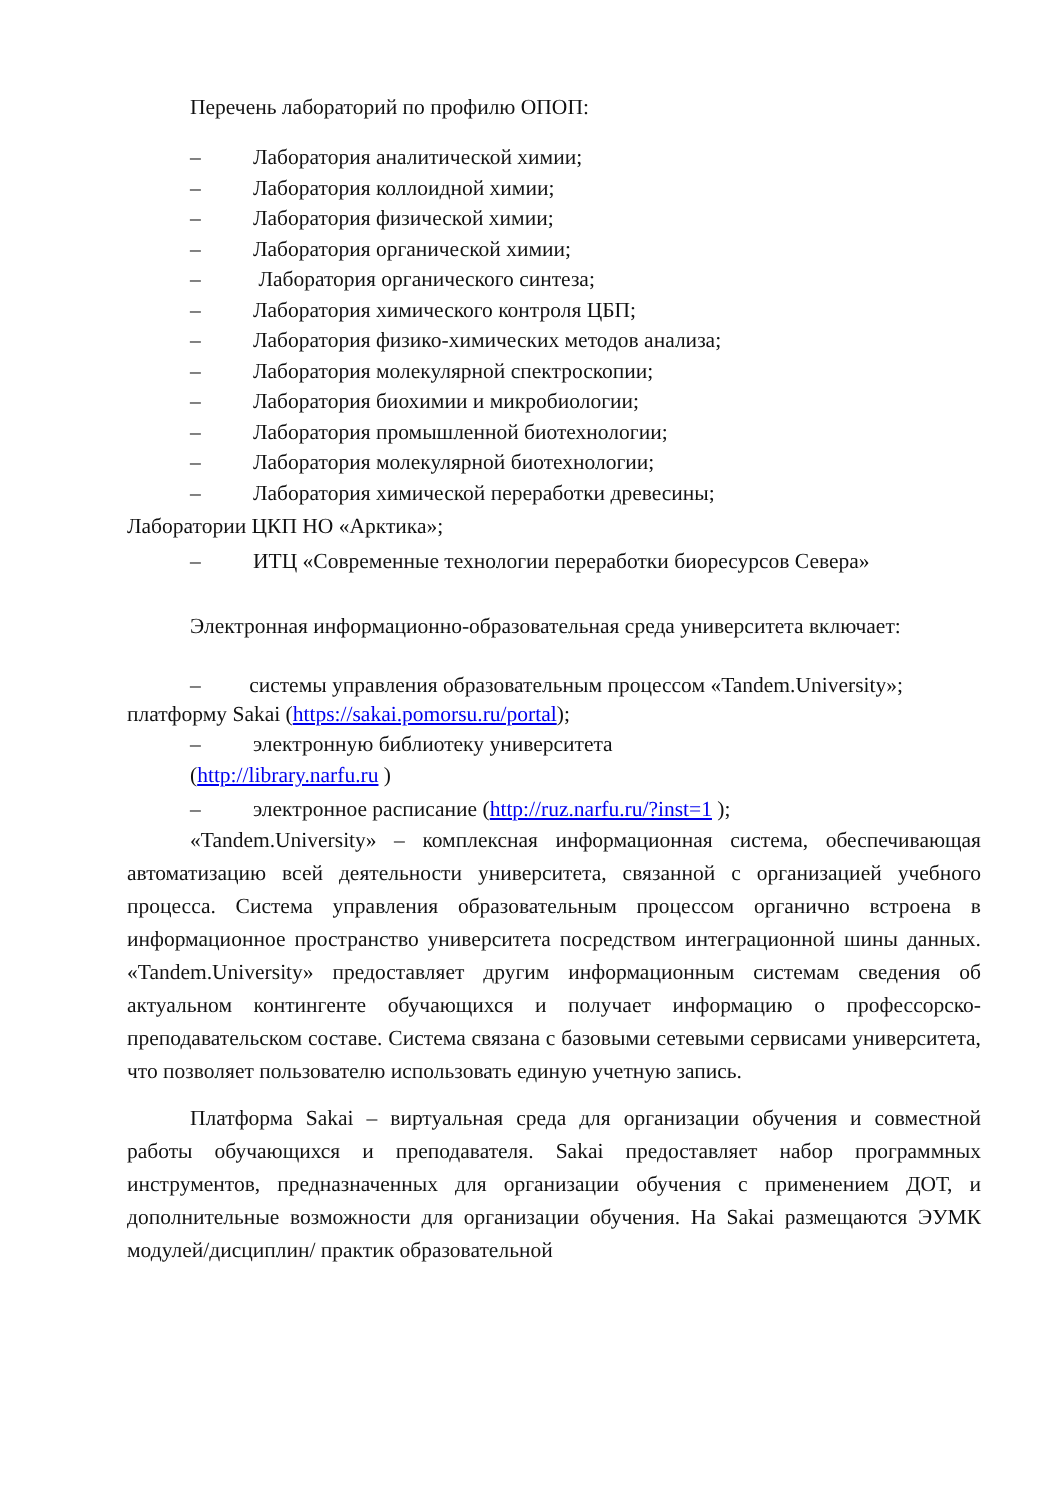Перечень лабораторий по профилю ОПОП:
– Лаборатория аналитической химии;
– Лаборатория коллоидной химии;
– Лаборатория физической химии;
– Лаборатория органической химии;
– Лаборатория органического синтеза;
– Лаборатория химического контроля ЦБП;
– Лаборатория физико-химических методов анализа;
– Лаборатория молекулярной спектроскопии;
– Лаборатория биохимии и микробиологии;
– Лаборатория промышленной биотехнологии;
– Лаборатория молекулярной биотехнологии;
– Лаборатория химической переработки древесины;
Лаборатории ЦКП НО «Арктика»;
– ИТЦ «Современные технологии переработки биоресурсов Севера»
Электронная информационно-образовательная среда университета включает:
– системы управления образовательным процессом «Tandem.University»;
платформу Sakai (https://sakai.pomorsu.ru/portal);
– электронную библиотеку университета
(http://library.narfu.ru )
– электронное расписание (http://ruz.narfu.ru/?inst=1 );
«Tandem.University» – комплексная информационная система, обеспечивающая автоматизацию всей деятельности университета, связанной с организацией учебного процесса. Система управления образовательным процессом органично встроена в информационное пространство университета посредством интеграционной шины данных. «Tandem.University» предоставляет другим информационным системам сведения об актуальном контингенте обучающихся и получает информацию о профессорско-преподавательском составе. Система связана с базовыми сетевыми сервисами университета, что позволяет пользователю использовать единую учетную запись.
Платформа Sakai – виртуальная среда для организации обучения и совместной работы обучающихся и преподавателя. Sakai предоставляет набор программных инструментов, предназначенных для организации обучения с применением ДОТ, и дополнительные возможности для организации обучения. На Sakai размещаются ЭУМК модулей/дисциплин/ практик образовательной